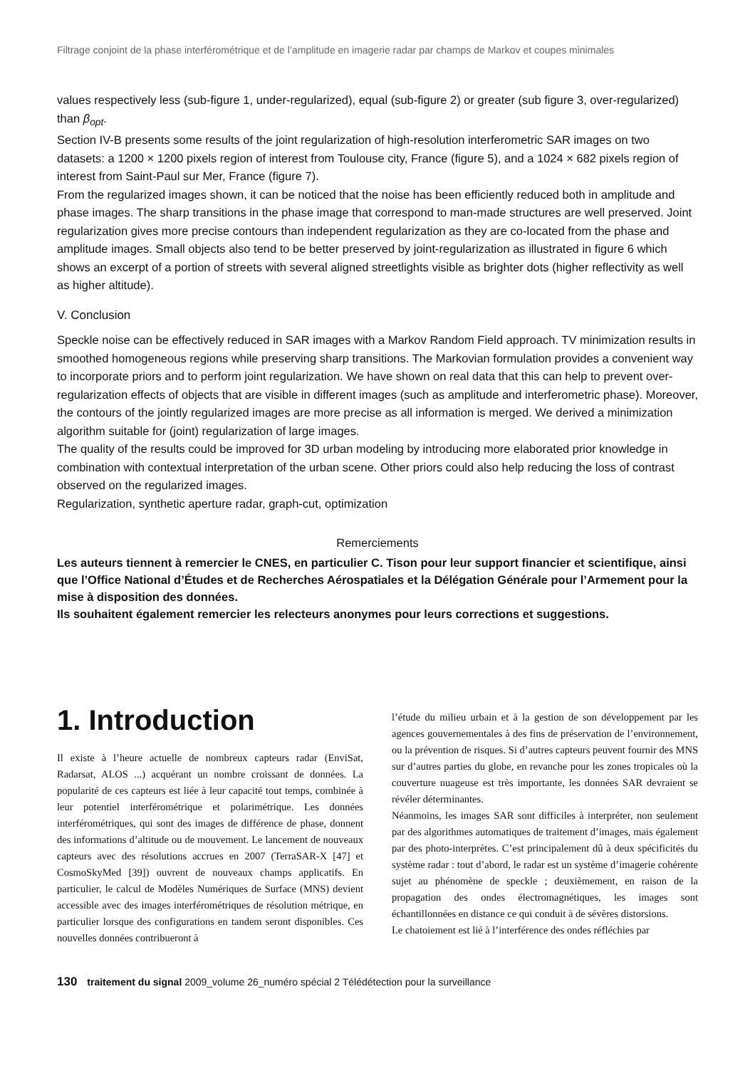Filtrage conjoint de la phase interférométrique et de l’amplitude en imagerie radar par champs de Markov et coupes minimales
values respectively less (sub-figure 1, under-regularized), equal (sub-figure 2) or greater (sub figure 3, over-regularized) than β<sub>opt</sub>.
Section IV-B presents some results of the joint regularization of high-resolution interferometric SAR images on two datasets: a 1200 × 1200 pixels region of interest from Toulouse city, France (figure 5), and a 1024 × 682 pixels region of interest from Saint-Paul sur Mer, France (figure 7).
From the regularized images shown, it can be noticed that the noise has been efficiently reduced both in amplitude and phase images. The sharp transitions in the phase image that correspond to man-made structures are well preserved. Joint regularization gives more precise contours than independent regularization as they are co-located from the phase and amplitude images. Small objects also tend to be better preserved by joint-regularization as illustrated in figure 6 which shows an excerpt of a portion of streets with several aligned streetlights visible as brighter dots (higher reflectivity as well as higher altitude).
V. Conclusion
Speckle noise can be effectively reduced in SAR images with a Markov Random Field approach. TV minimization results in smoothed homogeneous regions while preserving sharp transitions. The Markovian formulation provides a convenient way to incorporate priors and to perform joint regularization. We have shown on real data that this can help to prevent over-regularization effects of objects that are visible in different images (such as amplitude and interferometric phase). Moreover, the contours of the jointly regularized images are more precise as all information is merged. We derived a minimization algorithm suitable for (joint) regularization of large images.
The quality of the results could be improved for 3D urban modeling by introducing more elaborated prior knowledge in combination with contextual interpretation of the urban scene. Other priors could also help reducing the loss of contrast observed on the regularized images.
Regularization, synthetic aperture radar, graph-cut, optimization
Remerciements
Les auteurs tiennent à remercier le CNES, en particulier C. Tison pour leur support financier et scientifique, ainsi que l’Office National d’Études et de Recherches Aérospatiales et la Délégation Générale pour l’Armement pour la mise à disposition des données.
Ils souhaitent également remercier les relecteurs anonymes pour leurs corrections et suggestions.
1. Introduction
Il existe à l’heure actuelle de nombreux capteurs radar (EnviSat, Radarsat, ALOS ...) acquérant un nombre croissant de données. La popularité de ces capteurs est liée à leur capacité tout temps, combinée à leur potentiel interférométrique et polarimétrique. Les données interférométriques, qui sont des images de différence de phase, donnent des informations d’altitude ou de mouvement. Le lancement de nouveaux capteurs avec des résolutions accrues en 2007 (TerraSAR-X [47] et CosmoSkyMed [39]) ouvrent de nouveaux champs applicatifs. En particulier, le calcul de Modèles Numériques de Surface (MNS) devient accessible avec des images interférométriques de résolution métrique, en particulier lorsque des configurations en tandem seront disponibles. Ces nouvelles données contribueront à
l’étude du milieu urbain et à la gestion de son développement par les agences gouvernementales à des fins de préservation de l’environnement, ou la prévention de risques. Si d’autres capteurs peuvent fournir des MNS sur d’autres parties du globe, en revanche pour les zones tropicales où la couverture nuageuse est très importante, les données SAR devraient se révéler déterminantes.
Néanmoins, les images SAR sont difficiles à interpréter, non seulement par des algorithmes automatiques de traitement d’images, mais également par des photo-interprètes. C’est principalement dû à deux spécificités du système radar : tout d’abord, le radar est un système d’imagerie cohérente sujet au phénomène de speckle ; deuxièmement, en raison de la propagation des ondes électromagnétiques, les images sont échantillonnées en distance ce qui conduit à de sévères distorsions.
Le chatoiement est lié à l’interférence des ondes réfléchies par
130 traitement du signal 2009_volume 26_numéro spécial 2 Télédétection pour la surveillance